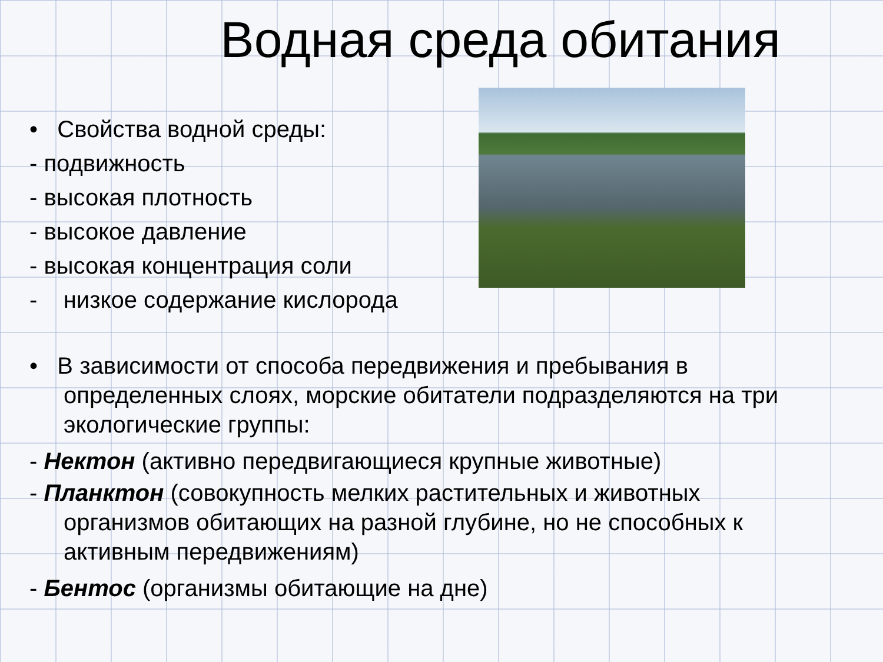Водная среда обитания
• Свойства водной среды:
- подвижность
- высокая плотность
- высокое давление
- высокая концентрация соли
- низкое содержание кислорода
• В зависимости от способа передвижения и пребывания в определенных слоях, морские обитатели подразделяются на три экологические группы:
- Нектон (активно передвигающиеся крупные животные)
- Планктон (совокупность мелких растительных и животных организмов обитающих на разной глубине, но не способных к активным передвижениям)
- Бентос (организмы обитающие на дне)